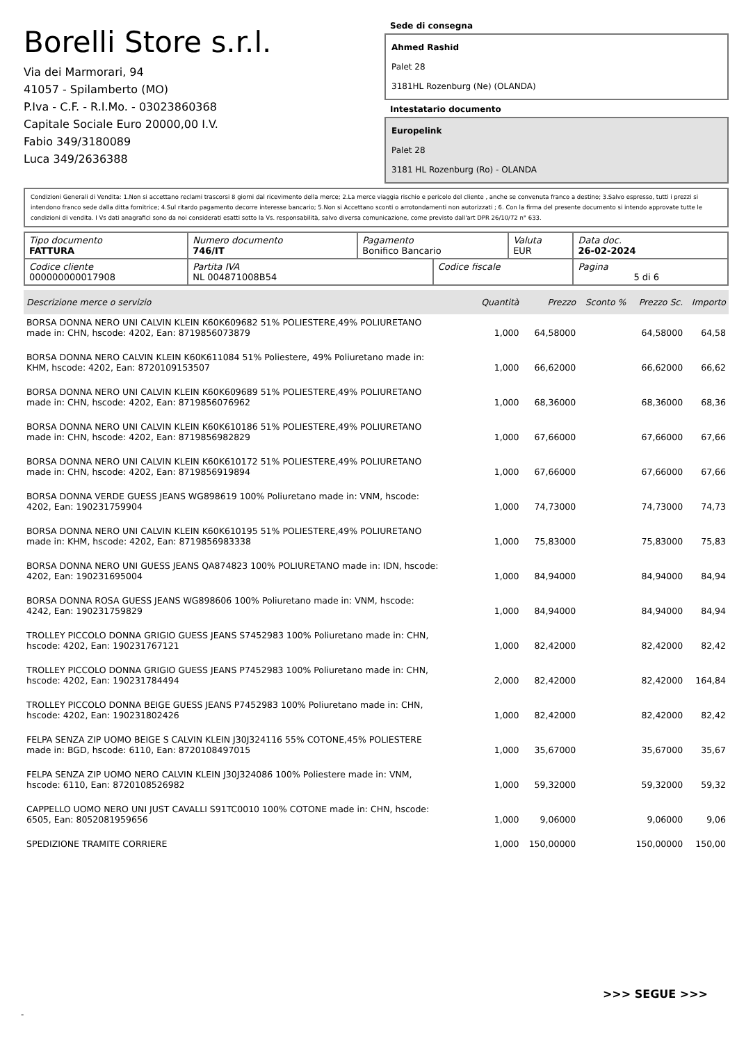Borelli Store s.r.l.
Via dei Marmorari, 94
41057 - Spilamberto (MO)
P.Iva - C.F. - R.I.Mo. - 03023860368
Capitale Sociale Euro 20000,00 I.V.
Fabio 349/3180089
Luca 349/2636388
Sede di consegna
Ahmed Rashid
Palet 28
3181HL Rozenburg (Ne) (OLANDA)
Intestatario documento
Europelink
Palet 28
3181 HL Rozenburg (Ro) - OLANDA
Condizioni Generali di Vendita: 1.Non si accettano reclami trascorsi 8 giorni dal ricevimento della merce; 2.La merce viaggia rischio e pericolo del cliente , anche se convenuta franco a destino; 3.Salvo espresso, tutti i prezzi si intendono franco sede dalla ditta fornitrice; 4.Sul ritardo pagamento decorre interesse bancario; 5.Non si Accettano sconti o arrotondamenti non autorizzati ; 6. Con la firma del presente documento si intendo approvate tutte le condizioni di vendita. I Vs dati anagrafici sono da noi considerati esatti sotto la Vs. responsabilità, salvo diversa comunicazione, come previsto dall'art DPR 26/10/72 n° 633.
| Tipo documento FATTURA | Numero documento 746/IT | Pagamento Bonifico Bancario | | Valuta EUR | Data doc. 26-02-2024 |
| Codice cliente 000000000017908 | Partita IVA NL 004871008B54 | | Codice fiscale | | Pagina 5 di 6 |
| Descrizione merce o servizio | Quantità | Prezzo | Sconto % | Prezzo Sc. | Importo |
| --- | --- | --- | --- | --- | --- |
| BORSA DONNA NERO UNI CALVIN KLEIN K60K609682 51% POLIESTERE,49% POLIURETANO made in: CHN, hscode: 4202, Ean: 8719856073879 | 1,000 | 64,58000 | | 64,58000 | 64,58 |
| BORSA DONNA NERO CALVIN KLEIN K60K611084 51% Poliestere, 49% Poliuretano made in: KHM, hscode: 4202, Ean: 8720109153507 | 1,000 | 66,62000 | | 66,62000 | 66,62 |
| BORSA DONNA NERO UNI CALVIN KLEIN K60K609689 51% POLIESTERE,49% POLIURETANO made in: CHN, hscode: 4202, Ean: 8719856076962 | 1,000 | 68,36000 | | 68,36000 | 68,36 |
| BORSA DONNA NERO UNI CALVIN KLEIN K60K610186 51% POLIESTERE,49% POLIURETANO made in: CHN, hscode: 4202, Ean: 8719856982829 | 1,000 | 67,66000 | | 67,66000 | 67,66 |
| BORSA DONNA NERO UNI CALVIN KLEIN K60K610172 51% POLIESTERE,49% POLIURETANO made in: CHN, hscode: 4202, Ean: 8719856919894 | 1,000 | 67,66000 | | 67,66000 | 67,66 |
| BORSA DONNA VERDE GUESS JEANS WG898619 100% Poliuretano made in: VNM, hscode: 4202, Ean: 190231759904 | 1,000 | 74,73000 | | 74,73000 | 74,73 |
| BORSA DONNA NERO UNI CALVIN KLEIN K60K610195 51% POLIESTERE,49% POLIURETANO made in: KHM, hscode: 4202, Ean: 8719856983338 | 1,000 | 75,83000 | | 75,83000 | 75,83 |
| BORSA DONNA NERO UNI GUESS JEANS QA874823 100% POLIURETANO made in: IDN, hscode: 4202, Ean: 190231695004 | 1,000 | 84,94000 | | 84,94000 | 84,94 |
| BORSA DONNA ROSA GUESS JEANS WG898606 100% Poliuretano made in: VNM, hscode: 4242, Ean: 190231759829 | 1,000 | 84,94000 | | 84,94000 | 84,94 |
| TROLLEY PICCOLO DONNA GRIGIO GUESS JEANS S7452983 100% Poliuretano made in: CHN, hscode: 4202, Ean: 190231767121 | 1,000 | 82,42000 | | 82,42000 | 82,42 |
| TROLLEY PICCOLO DONNA GRIGIO GUESS JEANS P7452983 100% Poliuretano made in: CHN, hscode: 4202, Ean: 190231784494 | 2,000 | 82,42000 | | 82,42000 | 164,84 |
| TROLLEY PICCOLO DONNA BEIGE GUESS JEANS P7452983 100% Poliuretano made in: CHN, hscode: 4202, Ean: 190231802426 | 1,000 | 82,42000 | | 82,42000 | 82,42 |
| FELPA SENZA ZIP UOMO BEIGE S CALVIN KLEIN J30J324116 55% COTONE,45% POLIESTERE made in: BGD, hscode: 6110, Ean: 8720108497015 | 1,000 | 35,67000 | | 35,67000 | 35,67 |
| FELPA SENZA ZIP UOMO NERO CALVIN KLEIN J30J324086 100% Poliestere made in: VNM, hscode: 6110, Ean: 8720108526982 | 1,000 | 59,32000 | | 59,32000 | 59,32 |
| CAPPELLO UOMO NERO UNI JUST CAVALLI S91TC0010 100% COTONE made in: CHN, hscode: 6505, Ean: 8052081959656 | 1,000 | 9,06000 | | 9,06000 | 9,06 |
| SPEDIZIONE TRAMITE CORRIERE | 1,000 | 150,00000 | | 150,00000 | 150,00 |
>>> SEGUE >>>
-